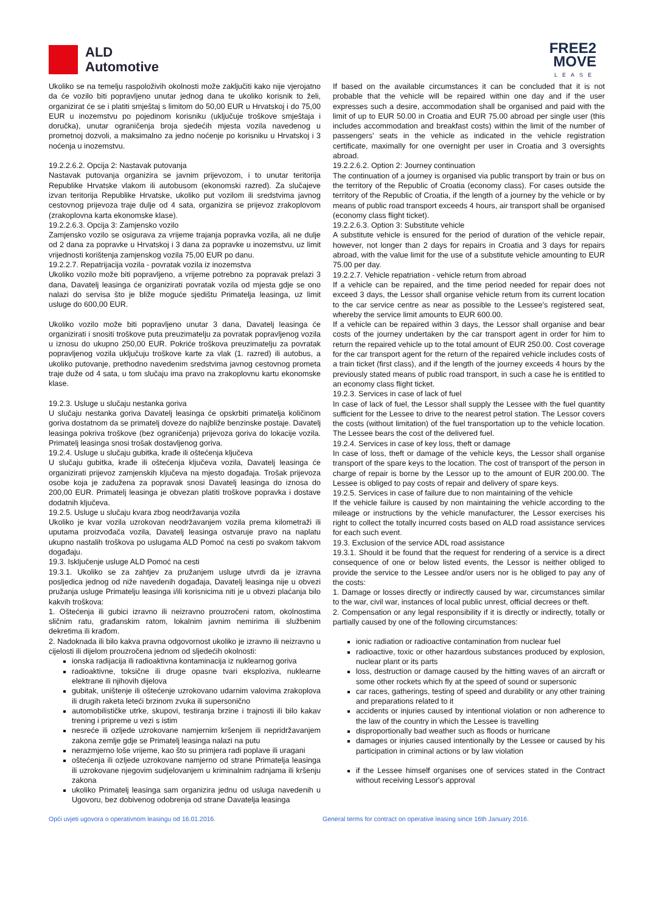ALD
Automotive
FREE2
MOVE
LEASE
Ukoliko se na temelju raspoloživih okolnosti može zaključiti kako nije vjerojatno da će vozilo biti popravljeno unutar jednog dana te ukoliko korisnik to želi, organizirat će se i platiti smještaj s limitom do 50,00 EUR u Hrvatskoj i do 75,00 EUR u inozemstvu po pojedinom korisniku (uključuje troškove smještaja i doručka), unutar ograničenja broja sjedećih mjesta vozila navedenog u prometnoj dozvoli, a maksimalno za jedno noćenje po korisniku u Hrvatskoj i 3 noćenja u inozemstvu.
19.2.2.6.2. Opcija 2: Nastavak putovanja
Nastavak putovanja organizira se javnim prijevozom, i to unutar teritorija Republike Hrvatske vlakom ili autobusom (ekonomski razred). Za slučajeve izvan teritorija Republike Hrvatske, ukoliko put vozilom ili sredstvima javnog cestovnog prijevoza traje dulje od 4 sata, organizira se prijevoz zrakoplovom (zrakoplovna karta ekonomske klase).
19.2.2.6.3. Opcija 3: Zamjensko vozilo
Zamjensko vozilo se osigurava za vrijeme trajanja popravka vozila, ali ne dulje od 2 dana za popravke u Hrvatskoj i 3 dana za popravke u inozemstvu, uz limit vrijednosti korištenja zamjenskog vozila 75,00 EUR po danu.
19.2.2.7. Repatrijacija vozila - povratak vozila iz inozemstva
Ukoliko vozilo može biti popravljeno, a vrijeme potrebno za popravak prelazi 3 dana, Davatelj leasinga će organizirati povratak vozila od mjesta gdje se ono nalazi do servisa što je bliže moguće sjedištu Primatelja leasinga, uz limit usluge do 600,00 EUR.
Ukoliko vozilo može biti popravljeno unutar 3 dana, Davatelj leasinga će organizirati i snositi troškove puta preuzimatelju za povratak popravljenog vozila u iznosu do ukupno 250,00 EUR. Pokriće troškova preuzimatelju za povratak popravljenog vozila uključuju troškove karte za vlak (1. razred) ili autobus, a ukoliko putovanje, prethodno navedenim sredstvima javnog cestovnog prometa traje duže od 4 sata, u tom slučaju ima pravo na zrakoplovnu kartu ekonomske klase.
19.2.3. Usluge u slučaju nestanka goriva
U slučaju nestanka goriva Davatelj leasinga će opskrbiti primatelja količinom goriva dostatnom da se primatelj doveze do najbliže benzinske postaje. Davatelj leasinga pokriva troškove (bez ograničenja) prijevoza goriva do lokacije vozila. Primatelj leasinga snosi trošak dostavljenog goriva.
19.2.4. Usluge u slučaju gubitka, krađe ili oštećenja ključeva
U slučaju gubitka, krađe ili oštećenja ključeva vozila, Davatelj leasinga će organizirati prijevoz zamjenskih ključeva na mjesto događaja. Trošak prijevoza osobe koja je zadužena za popravak snosi Davatelj leasinga do iznosa do 200,00 EUR. Primatelj leasinga je obvezan platiti troškove popravka i dostave dodatnih ključeva.
19.2.5. Usluge u slučaju kvara zbog neodržavanja vozila
Ukoliko je kvar vozila uzrokovan neodržavanjem vozila prema kilometraži ili uputama proizvođača vozila, Davatelj leasinga ostvaruje pravo na naplatu ukupno nastalih troškova po uslugama ALD Pomoć na cesti po svakom takvom događaju.
19.3. Isključenje usluge ALD Pomoć na cesti
19.3.1. Ukoliko se za zahtjev za pružanjem usluge utvrdi da je izravna posljedica jednog od niže navedenih događaja, Davatelj leasinga nije u obvezi pružanja usluge Primatelju leasinga i/ili korisnicima niti je u obvezi plaćanja bilo kakvih troškova:
1. Oštećenja ili gubici izravno ili neizravno prouzročeni ratom, okolnostima sličnim ratu, građanskim ratom, lokalnim javnim nemirima ili službenim dekretima ili krađom.
2. Nadoknada ili bilo kakva pravna odgovornost ukoliko je izravno ili neizravno u cijelosti ili dijelom prouzročena jednom od sljedećih okolnosti:
ionska radijacija ili radioaktivna kontaminacija iz nuklearnog goriva
radioaktivne, toksične ili druge opasne tvari eksploziva, nuklearne elektrane ili njihovih dijelova
gubitak, uništenje ili oštećenje uzrokovano udarnim valovima zrakoplova ili drugih raketa leteći brzinom zvuka ili supersonično
automobilističke utrke, skupovi, testiranja brzine i trajnosti ili bilo kakav trening i pripreme u vezi s istim
nesreće ili ozljede uzrokovane namjernim kršenjem ili nepridržavanjem zakona zemlje gdje se Primatelj leasinga nalazi na putu
nerazmjerno loše vrijeme, kao što su primjera radi poplave ili uragani
oštećenja ili ozljede uzrokovane namjerno od strane Primatelja leasinga ili uzrokovane njegovim sudjelovanjem u kriminalnim radnjama ili kršenju zakona
ukoliko Primatelj leasinga sam organizira jednu od usluga navedenih u Ugovoru, bez dobivenog odobrenja od strane Davatelja leasinga
If based on the available circumstances it can be concluded that it is not probable that the vehicle will be repaired within one day and if the user expresses such a desire, accommodation shall be organised and paid with the limit of up to EUR 50.00 in Croatia and EUR 75.00 abroad per single user (this includes accommodation and breakfast costs) within the limit of the number of passengers' seats in the vehicle as indicated in the vehicle registration certificate, maximally for one overnight per user in Croatia and 3 oversights abroad.
19.2.2.6.2. Option 2: Journey continuation
The continuation of a journey is organised via public transport by train or bus on the territory of the Republic of Croatia (economy class). For cases outside the territory of the Republic of Croatia, if the length of a journey by the vehicle or by means of public road transport exceeds 4 hours, air transport shall be organised (economy class flight ticket).
19.2.2.6.3. Option 3: Substitute vehicle
A substitute vehicle is ensured for the period of duration of the vehicle repair, however, not longer than 2 days for repairs in Croatia and 3 days for repairs abroad, with the value limit for the use of a substitute vehicle amounting to EUR 75.00 per day.
19.2.2.7. Vehicle repatriation - vehicle return from abroad
If a vehicle can be repaired, and the time period needed for repair does not exceed 3 days, the Lessor shall organise vehicle return from its current location to the car service centre as near as possible to the Lessee's registered seat, whereby the service limit amounts to EUR 600.00.
If a vehicle can be repaired within 3 days, the Lessor shall organise and bear costs of the journey undertaken by the car transport agent in order for him to return the repaired vehicle up to the total amount of EUR 250.00. Cost coverage for the car transport agent for the return of the repaired vehicle includes costs of a train ticket (first class), and if the length of the journey exceeds 4 hours by the previously stated means of public road transport, in such a case he is entitled to an economy class flight ticket.
19.2.3. Services in case of lack of fuel
In case of lack of fuel, the Lessor shall supply the Lessee with the fuel quantity sufficient for the Lessee to drive to the nearest petrol station. The Lessor covers the costs (without limitation) of the fuel transportation up to the vehicle location. The Lessee bears the cost of the delivered fuel.
19.2.4. Services in case of key loss, theft or damage
In case of loss, theft or damage of the vehicle keys, the Lessor shall organise transport of the spare keys to the location. The cost of transport of the person in charge of repair is borne by the Lessor up to the amount of EUR 200.00. The Lessee is obliged to pay costs of repair and delivery of spare keys.
19.2.5. Services in case of failure due to non maintaining of the vehicle
If the vehicle failure is caused by non maintaining the vehicle according to the mileage or instructions by the vehicle manufacturer, the Lessor exercises his right to collect the totally incurred costs based on ALD road assistance services for each such event.
19.3. Exclusion of the service ADL road assistance
19.3.1. Should it be found that the request for rendering of a service is a direct consequence of one or below listed events, the Lessor is neither obliged to provide the service to the Lessee and/or users nor is he obliged to pay any of the costs:
1. Damage or losses directly or indirectly caused by war, circumstances similar to the war, civil war, instances of local public unrest, official decrees or theft.
2. Compensation or any legal responsibility if it is directly or indirectly, totally or partially caused by one of the following circumstances:
ionic radiation or radioactive contamination from nuclear fuel
radioactive, toxic or other hazardous substances produced by explosion, nuclear plant or its parts
loss, destruction or damage caused by the hitting waves of an aircraft or some other rockets which fly at the speed of sound or supersonic
car races, gatherings, testing of speed and durability or any other training and preparations related to it
accidents or injuries caused by intentional violation or non adherence to the law of the country in which the Lessee is travelling
disproportionally bad weather such as floods or hurricane
damages or injuries caused intentionally by the Lessee or caused by his participation in criminal actions or by law violation
if the Lessee himself organises one of services stated in the Contract without receiving Lessor's approval
Opći uvjeti ugovora o operativnom leasingu od 16.01.2016. General terms for contract on operative leasing since 16th January 2016.